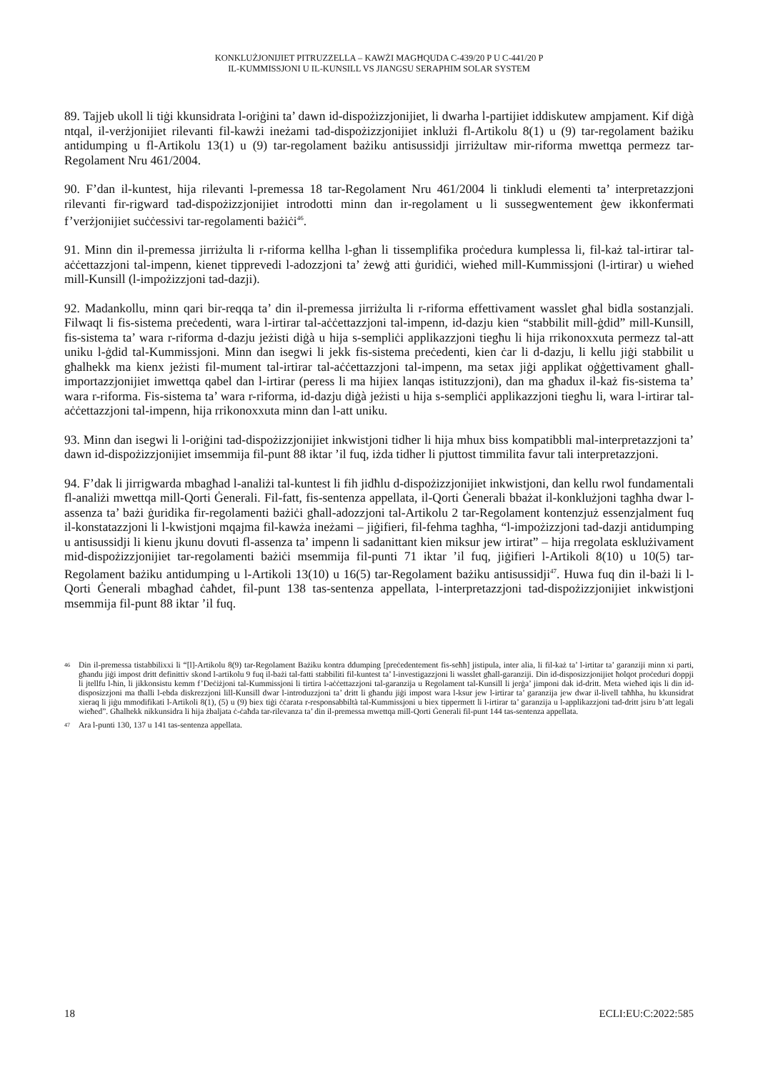KONKLUŻJONIJIET PITRUZZELLA – KAWŻI MAGĦQUDA C-439/20 P U C-441/20 P
IL-KUMMISSJONI U IL-KUNSILL VS JIANGSU SERAPHIM SOLAR SYSTEM
89. Tajjeb ukoll li tiġi kkunsidrata l-oriġini ta’ dawn id-dispożizzjonijiet, li dwarha l-partijiet iddiskutew ampjament. Kif diġà ntqal, il-verżjonijiet rilevanti fil-kawżi ineżami tad-dispożizzjonijiet inklużi fl-Artikolu 8(1) u (9) tar-regolament bażiku antidumping u fl-Artikolu 13(1) u (9) tar-regolament bażiku antisussidji jirriżultaw mir-riforma mwettqa permezz tar-Regolament Nru 461/2004.
90. F’dan il-kuntest, hija rilevanti l-premessa 18 tar-Regolament Nru 461/2004 li tinkludi elementi ta’ interpretazzjoni rilevanti fir-rigward tad-dispożizzjonijiet introdotti minn dan ir-regolament u li sussegwentement ġew ikkonfermati f’verżjonijiet suċċessivi tar-regolamenti bażiċi<sup>46</sup>.
91. Minn din il-premessa jirriżulta li r-riforma kellha l-għan li tissemplifika proċedura kumplessa li, fil-każ tal-irtirar tal-aċċettazzjoni tal-impenn, kienet tipprevedi l-adozzjoni ta’ żewġ atti ġuridiċi, wieħed mill-Kummissjoni (l-irtirar) u wieħed mill-Kunsill (l-impożizzjoni tad-dazji).
92. Madankollu, minn qari bir-reqqa ta’ din il-premessa jirriżulta li r-riforma effettivament wasslet għal bidla sostanzjali. Filwaqt li fis-sistema preċedenti, wara l-irtirar tal-aċċettazzjoni tal-impenn, id-dazju kien “stabbilit mill-ġdid” mill-Kunsill, fis-sistema ta’ wara r-riforma d-dazju jeżisti diġà u hija s-sempliċi applikazzjoni tiegħu li hija rrikonoxxuta permezz tal-att uniku l-ġdid tal-Kummissjoni. Minn dan isegwi li jekk fis-sistema preċedenti, kien ċar li d-dazju, li kellu jiġi stabbilit u għalhekk ma kienx jeżisti fil-mument tal-irtirar tal-aċċettazzjoni tal-impenn, ma setax jiġi applikat oġġettivament għall-importazzjonijiet imwettqa qabel dan l-irtirar (peress li ma hijiex lanqas istituzzjoni), dan ma għadux il-każ fis-sistema ta’ wara r-riforma. Fis-sistema ta’ wara r-riforma, id-dazju diġà jeżisti u hija s-sempliċi applikazzjoni tiegħu li, wara l-irtirar tal-aċċettazzjoni tal-impenn, hija rrikonoxxuta minn dan l-att uniku.
93. Minn dan isegwi li l-oriġini tad-dispożizzjonijiet inkwistjoni tidher li hija mhux biss kompatibbli mal-interpretazzjoni ta’ dawn id-dispożizzjonijiet imsemmija fil-punt 88 iktar ’il fuq, iżda tidher li pjuttost timmilita favur tali interpretazzjoni.
94. F’dak li jirrigwarda mbagħad l-analiżi tal-kuntest li fih jidħlu d-dispożizzjonijiet inkwistjoni, dan kellu rwol fundamentali fl-analiżi mwettqa mill-Qorti Ġenerali. Fil-fatt, fis-sentenza appellata, il-Qorti Ġenerali bbażat il-konklużjoni tagħha dwar l-assenza ta’ bażi ġuridika fir-regolamenti bażiċi għall-adozzjoni tal-Artikolu 2 tar-Regolament kontenzjuż essenzjalment fuq il-konstatazzjoni li l-kwistjoni mqajma fil-kawża ineżami – jiġifieri, fil-fehma tagħha, “l-impożizzjoni tad-dazji antidumping u antisussidji li kienu jkunu dovuti fl-assenza ta’ impenn li sadanittant kien miksur jew irtirat” – hija rregolata esklużivament mid-dispożizzjonijiet tar-regolamenti bażiċi msemmija fil-punti 71 iktar ’il fuq, jiġifieri l-Artikoli 8(10) u 10(5) tar-Regolament bażiku antidumping u l-Artikoli 13(10) u 16(5) tar-Regolament bażiku antisussidji<sup>47</sup>. Huwa fuq din il-bażi li l-Qorti Ġenerali mbagħad ċaħdet, fil-punt 138 tas-sentenza appellata, l-interpretazzjoni tad-dispożizzjonijiet inkwistjoni msemmija fil-punt 88 iktar ’il fuq.
46 Din il-premessa tistabbilixxi li “[l]-Artikolu 8(9) tar-Regolament Bażiku kontra ddumping [preċedentement fis-seħħ] jistipula, inter alia, li fil-każ ta’ l-irtitar ta’ garanziji minn xi parti, għandu jiġi impost dritt definittiv skond l-artikolu 9 fuq il-bażi tal-fatti stabbiliti fil-kuntest ta’ l-investigazzjoni li wasslet għall-garanziji. Din id-disposizzjonijiet ħolqot proċeduri doppji li jtellfu l-ħin, li jikkonsistu kemm f’Deċiżjoni tal-Kummissjoni li tirtira l-aċċettazzjoni tal-garanzija u Regolament tal-Kunsill li jerġa’ jimponi dak id-dritt. Meta wieħed iqis li din id-disposizzjoni ma tħalli l-ebda diskrezzjoni lill-Kunsill dwar l-introduzzjoni ta’ dritt li għandu jiġi impost wara l-ksur jew l-irtirar ta’ garanzija jew dwar il-livell taħħha, hu kkunsidrat xieraq li jiġu mmodifikati l-Artikoli 8(1), (5) u (9) biex tiġi ċċarata r-responsabbiltà tal-Kummissjoni u biex tippermett li l-irtirar ta’ garanzija u l-applikazzjoni tad-dritt jsiru b’att legali wieħed”. Għalhekk nikkunsidra li hija żbaljata ċ-ċaħda tar-rilevanza ta’ din il-premessa mwettqa mill-Qorti Ġenerali fil-punt 144 tas-sentenza appellata.
47 Ara l-punti 130, 137 u 141 tas-sentenza appellata.
18 ECLI:EU:C:2022:585